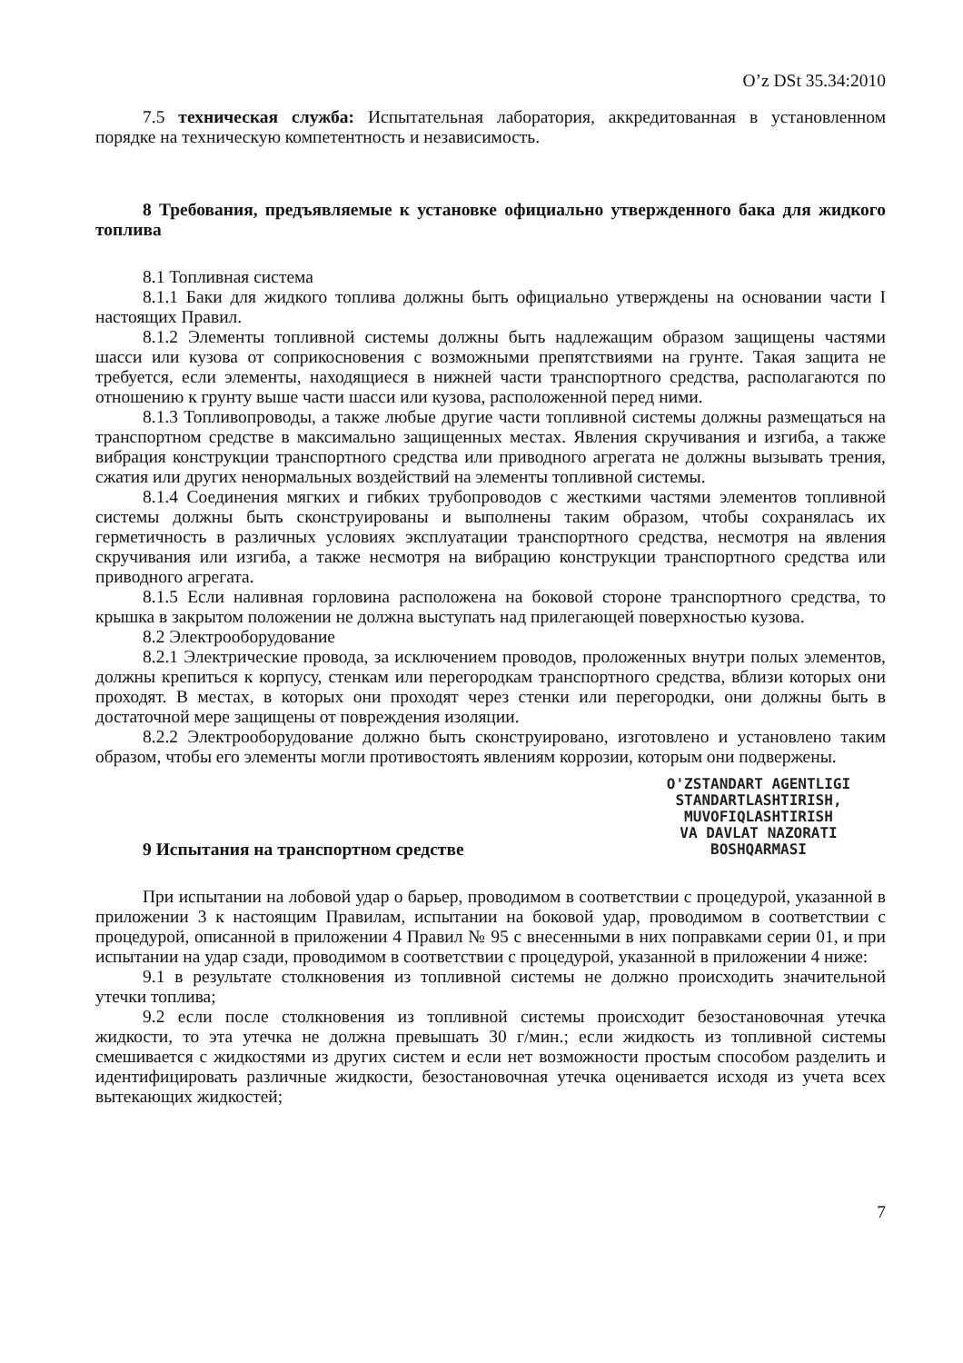O’z DSt 35.34:2010
7.5 техническая служба: Испытательная лаборатория, аккредитованная в установленном порядке на техническую компетентность и независимость.
8 Требования, предъявляемые к установке официально утвержденного бака для жидкого топлива
8.1 Топливная система
8.1.1 Баки для жидкого топлива должны быть официально утверждены на основании части I настоящих Правил.
8.1.2 Элементы топливной системы должны быть надлежащим образом защищены частями шасси или кузова от соприкосновения с возможными препятствиями на грунте. Такая защита не требуется, если элементы, находящиеся в нижней части транспортного средства, располагаются по отношению к грунту выше части шасси или кузова, расположенной перед ними.
8.1.3 Топливопроводы, а также любые другие части топливной системы должны размещаться на транспортном средстве в максимально защищенных местах. Явления скручивания и изгиба, а также вибрация конструкции транспортного средства или приводного агрегата не должны вызывать трения, сжатия или других ненормальных воздействий на элементы топливной системы.
8.1.4 Соединения мягких и гибких трубопроводов с жесткими частями элементов топливной системы должны быть сконструированы и выполнены таким образом, чтобы сохранялась их герметичность в различных условиях эксплуатации транспортного средства, несмотря на явления скручивания или изгиба, а также несмотря на вибрацию конструкции транспортного средства или приводного агрегата.
8.1.5 Если наливная горловина расположена на боковой стороне транспортного средства, то крышка в закрытом положении не должна выступать над прилегающей поверхностью кузова.
8.2 Электрооборудование
8.2.1 Электрические провода, за исключением проводов, проложенных внутри полых элементов, должны крепиться к корпусу, стенкам или перегородкам транспортного средства, вблизи которых они проходят. В местах, в которых они проходят через стенки или перегородки, они должны быть в достаточной мере защищены от повреждения изоляции.
8.2.2 Электрооборудование должно быть сконструировано, изготовлено и установлено таким образом, чтобы его элементы могли противостоять явлениям коррозии, которым они подвержены.
O'ZSTANDART AGENTLIGI
STANDARTLASHTIRISH,
MUVOFIQLASHTIRISH
VA DAVLAT NAZORATI
BOSHQARMASI
9 Испытания на транспортном средстве
При испытании на лобовой удар о барьер, проводимом в соответствии с процедурой, указанной в приложении 3 к настоящим Правилам, испытании на боковой удар, проводимом в соответствии с процедурой, описанной в приложении 4 Правил № 95 с внесенными в них поправками серии 01, и при испытании на удар сзади, проводимом в соответствии с процедурой, указанной в приложении 4 ниже:
9.1 в результате столкновения из топливной системы не должно происходить значительной утечки топлива;
9.2 если после столкновения из топливной системы происходит безостановочная утечка жидкости, то эта утечка не должна превышать 30 г/мин.; если жидкость из топливной системы смешивается с жидкостями из других систем и если нет возможности простым способом разделить и идентифицировать различные жидкости, безостановочная утечка оценивается исходя из учета всех вытекающих жидкостей;
7